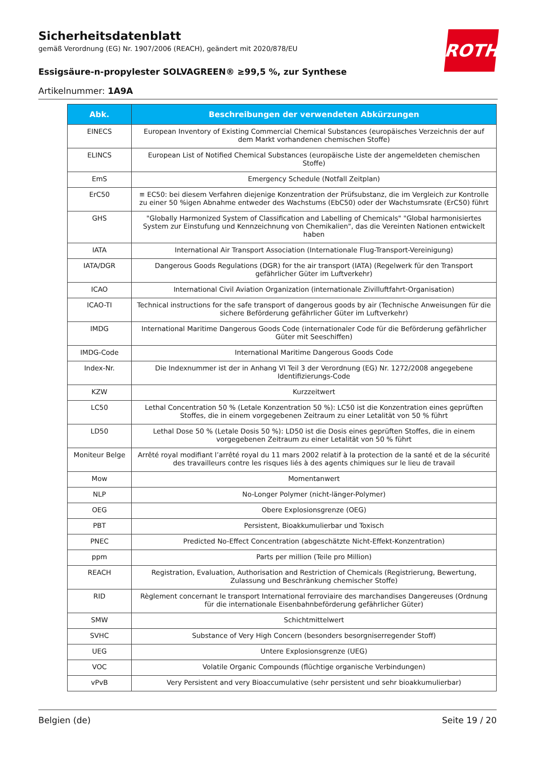Sicherheitsdatenblatt
gemäß Verordnung (EG) Nr. 1907/2006 (REACH), geändert mit 2020/878/EU
Essigsäure-n-propylester SOLVAGREEN® ≥99,5 %, zur Synthese
Artikelnummer: 1A9A
ROTH
| Abk. | Beschreibungen der verwendeten Abkürzungen |
| --- | --- |
| EINECS | European Inventory of Existing Commercial Chemical Substances (europäisches Verzeichnis der auf dem Markt vorhandenen chemischen Stoffe) |
| ELINCS | European List of Notified Chemical Substances (europäische Liste der angemeldeten chemischen Stoffe) |
| EmS | Emergency Schedule (Notfall Zeitplan) |
| ErC50 | ≡ EC50: bei diesem Verfahren diejenige Konzentration der Prüfsubstanz, die im Vergleich zur Kontrolle zu einer 50 %igen Abnahme entweder des Wachstums (EbC50) oder der Wachstumsrate (ErC50) führt |
| GHS | "Globally Harmonized System of Classification and Labelling of Chemicals" "Global harmonisiertes System zur Einstufung und Kennzeichnung von Chemikalien", das die Vereinten Nationen entwickelt haben |
| IATA | International Air Transport Association (Internationale Flug-Transport-Vereinigung) |
| IATA/DGR | Dangerous Goods Regulations (DGR) for the air transport (IATA) (Regelwerk für den Transport gefährlicher Güter im Luftverkehr) |
| ICAO | International Civil Aviation Organization (internationale Zivilluftfahrt-Organisation) |
| ICAO-TI | Technical instructions for the safe transport of dangerous goods by air (Technische Anweisungen für die sichere Beförderung gefährlicher Güter im Luftverkehr) |
| IMDG | International Maritime Dangerous Goods Code (internationaler Code für die Beförderung gefährlicher Güter mit Seeschiffen) |
| IMDG-Code | International Maritime Dangerous Goods Code |
| Index-Nr. | Die Indexnummer ist der in Anhang VI Teil 3 der Verordnung (EG) Nr. 1272/2008 angegebene Identifizierungs-Code |
| KZW | Kurzzeitwert |
| LC50 | Lethal Concentration 50 % (Letale Konzentration 50 %): LC50 ist die Konzentration eines geprüften Stoffes, die in einem vorgegebenen Zeitraum zu einer Letalität von 50 % führt |
| LD50 | Lethal Dose 50 % (Letale Dosis 50 %): LD50 ist die Dosis eines geprüften Stoffes, die in einem vorgegebenen Zeitraum zu einer Letalität von 50 % führt |
| Moniteur Belge | Arrêté royal modifiant l’arrêté royal du 11 mars 2002 relatif à la protection de la santé et de la sécurité des travailleurs contre les risques liés à des agents chimiques sur le lieu de travail |
| Mow | Momentanwert |
| NLP | No-Longer Polymer (nicht-länger-Polymer) |
| OEG | Obere Explosionsgrenze (OEG) |
| PBT | Persistent, Bioakkumulierbar und Toxisch |
| PNEC | Predicted No-Effect Concentration (abgeschätzte Nicht-Effekt-Konzentration) |
| ppm | Parts per million (Teile pro Million) |
| REACH | Registration, Evaluation, Authorisation and Restriction of Chemicals (Registrierung, Bewertung, Zulassung und Beschränkung chemischer Stoffe) |
| RID | Règlement concernant le transport International ferroviaire des marchandises Dangereuses (Ordnung für die internationale Eisenbahnbeförderung gefährlicher Güter) |
| SMW | Schichtmittelwert |
| SVHC | Substance of Very High Concern (besonders besorgniserregender Stoff) |
| UEG | Untere Explosionsgrenze (UEG) |
| VOC | Volatile Organic Compounds (flüchtige organische Verbindungen) |
| vPvB | Very Persistent and very Bioaccumulative (sehr persistent und sehr bioakkumulierbar) |
Belgien (de) Seite 19 / 20